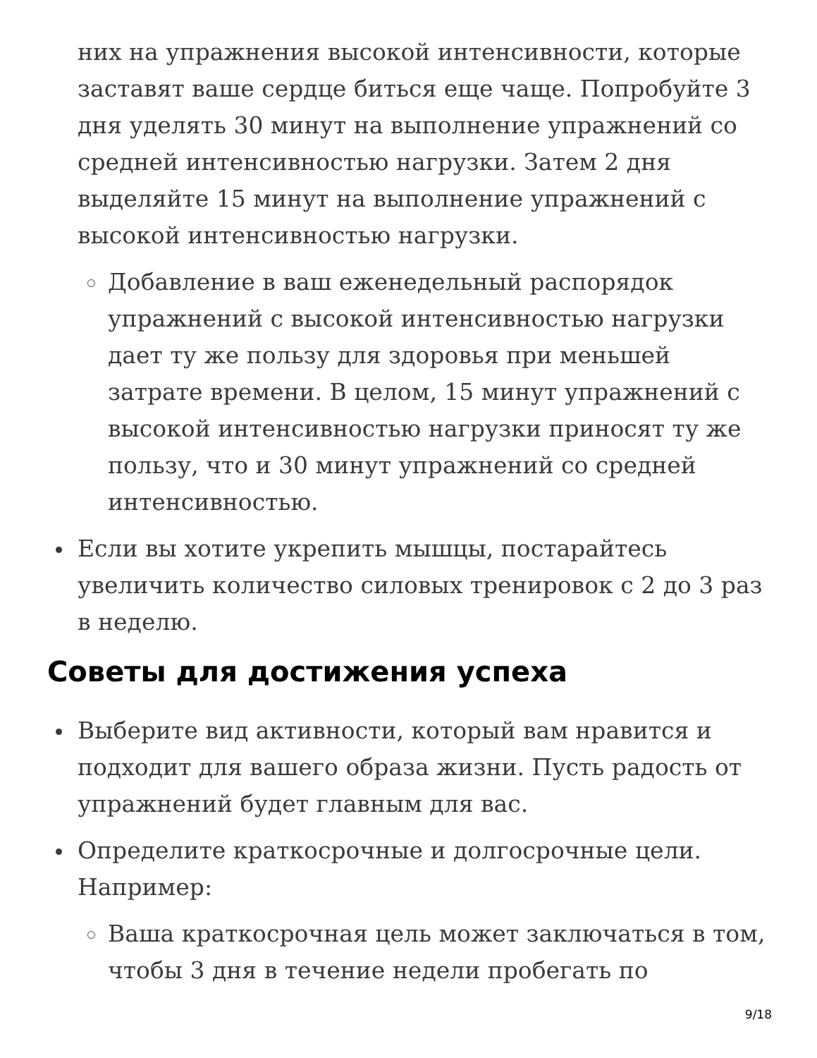них на упражнения высокой интенсивности, которые заставят ваше сердце биться еще чаще. Попробуйте 3 дня уделять 30 минут на выполнение упражнений со средней интенсивностью нагрузки. Затем 2 дня выделяйте 15 минут на выполнение упражнений с высокой интенсивностью нагрузки.
Добавление в ваш еженедельный распорядок упражнений с высокой интенсивностью нагрузки дает ту же пользу для здоровья при меньшей затрате времени. В целом, 15 минут упражнений с высокой интенсивностью нагрузки приносят ту же пользу, что и 30 минут упражнений со средней интенсивностью.
Если вы хотите укрепить мышцы, постарайтесь увеличить количество силовых тренировок с 2 до 3 раз в неделю.
Советы для достижения успеха
Выберите вид активности, который вам нравится и подходит для вашего образа жизни. Пусть радость от упражнений будет главным для вас.
Определите краткосрочные и долгосрочные цели. Например:
Ваша краткосрочная цель может заключаться в том, чтобы 3 дня в течение недели пробегать по
9/18